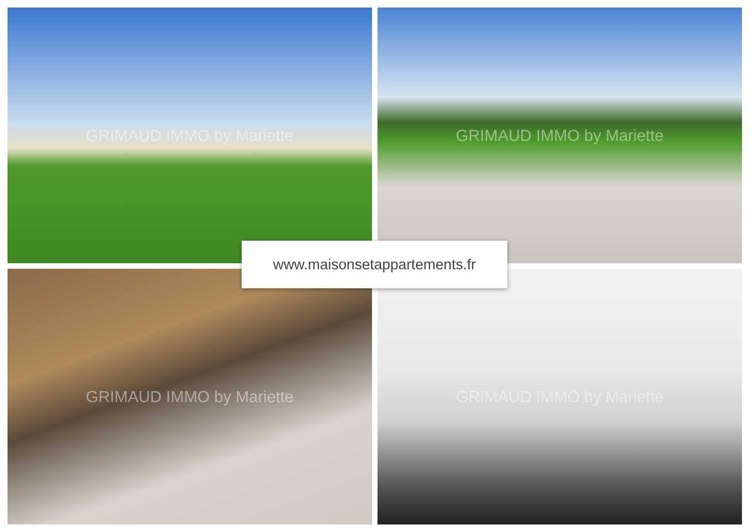GRIMAUD IMMO by Mariette
GRIMAUD IMMO by Mariette
GRIMAUD IMMO by Mariette
GRIMAUD IMMO by Mariette
www.maisonsetappartements.fr